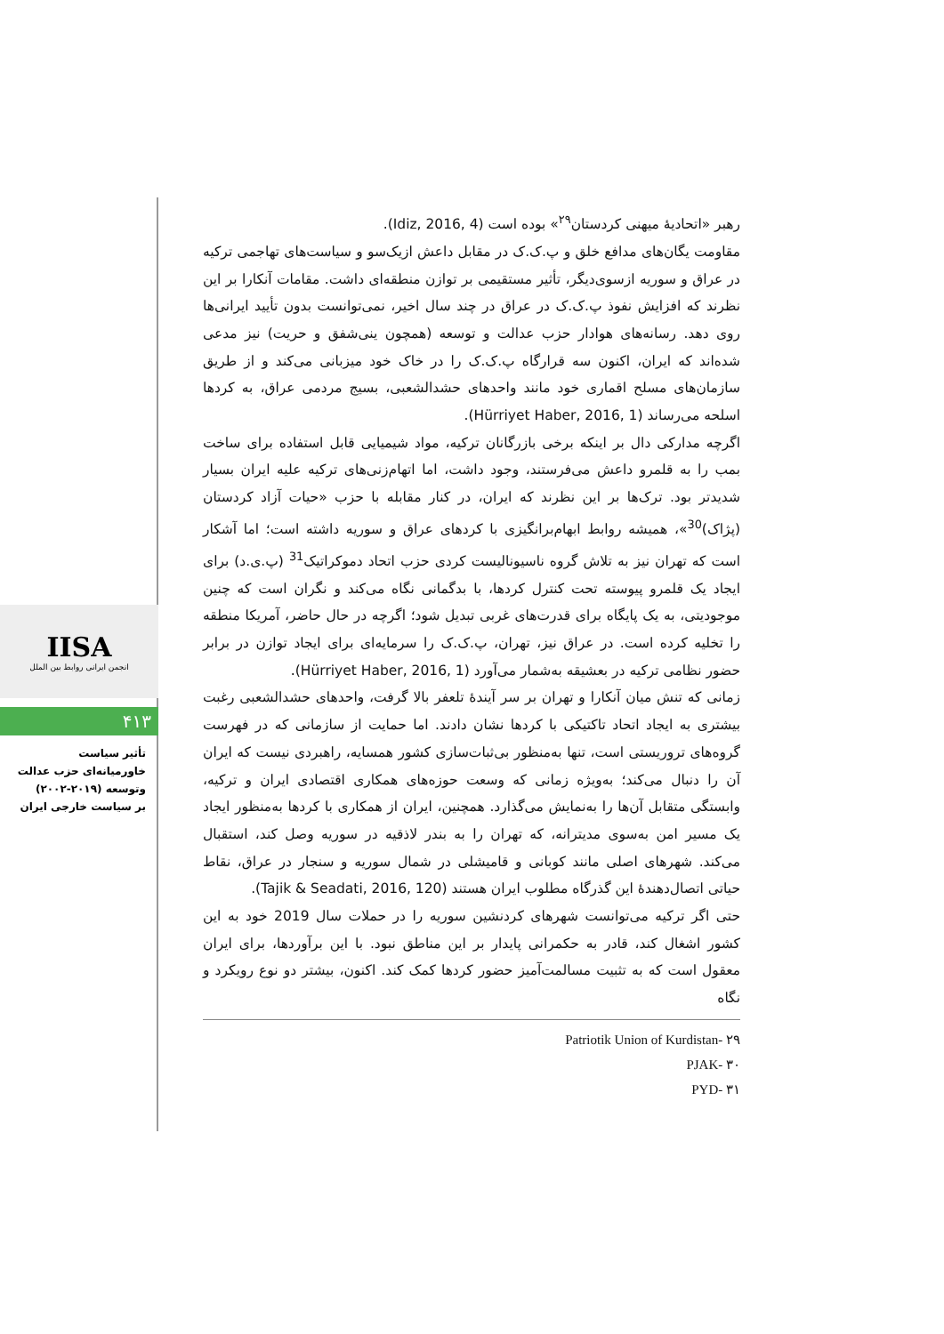IISA
انجمن ایرانی روابط بین الملل
۴۱۳
تأثیر سیاست
خاورمیانه‌ای حزب عدالت
وتوسعه (۲۰۱۹-۲۰۰۲)
بر سیاست خارجی ایران
رهبر «اتحادیهٔ میهنی کردستان<sup>۲۹</sup>» بوده است (Idiz, 2016, 4).
مقاومت یگان‌های مدافع خلق و پ.ک.ک در مقابل داعش ازیک‌سو و سیاست‌های تهاجمی ترکیه در عراق و سوریه ازسوی‌دیگر، تأثیر مستقیمی بر توازن منطقه‌ای داشت. مقامات آنکارا بر این نظرند که افزایش نفوذ پ.ک.ک در عراق در چند سال اخیر، نمی‌توانست بدون تأیید ایرانی‌ها روی دهد. رسانه‌های هوادار حزب عدالت و توسعه (همچون ینی‌شفق و حریت) نیز مدعی شده‌اند که ایران، اکنون سه قرارگاه پ.ک.ک را در خاک خود میزبانی می‌کند و از طریق سازمان‌های مسلح اقماری خود مانند واحدهای حشدالشعبی، بسیج مردمی عراق، به کردها اسلحه می‌رساند (Hürriyet Haber, 2016, 1).
اگرچه مدارکی دال بر اینکه برخی بازرگانان ترکیه، مواد شیمیایی قابل استفاده برای ساخت بمب را به قلمرو داعش می‌فرستند، وجود داشت، اما اتهام‌زنی‌های ترکیه علیه ایران بسیار شدیدتر بود. ترک‌ها بر این نظرند که ایران، در کنار مقابله با حزب «حیات آزاد کردستان (پژاک)<sup>30</sup>»، همیشه روابط ابهام‌برانگیزی با کردهای عراق و سوریه داشته است؛ اما آشکار است که تهران نیز به تلاش گروه ناسیونالیست کردی حزب اتحاد دموکراتیک<sup>31</sup> (پ.ی.د) برای ایجاد یک قلمرو پیوسته تحت کنترل کردها، با بدگمانی نگاه می‌کند و نگران است که چنین موجودیتی، به یک پایگاه برای قدرت‌های غربی تبدیل شود؛ اگرچه در حال حاضر، آمریکا منطقه را تخلیه کرده است. در عراق نیز، تهران، پ.ک.ک را سرمایه‌ای برای ایجاد توازن در برابر حضور نظامی ترکیه در بعشیقه به‌شمار می‌آورد (Hürriyet Haber, 2016, 1).
زمانی که تنش میان آنکارا و تهران بر سر آیندهٔ تلعفر بالا گرفت، واحدهای حشدالشعبی رغبت بیشتری به ایجاد اتحاد تاکتیکی با کردها نشان دادند. اما حمایت از سازمانی که در فهرست گروه‌های تروریستی است، تنها به‌منظور بی‌ثبات‌سازی کشور همسایه، راهبردی نیست که ایران آن را دنبال می‌کند؛ به‌ویژه زمانی که وسعت حوزه‌های همکاری اقتصادی ایران و ترکیه، وابستگی متقابل آن‌ها را به‌نمایش می‌گذارد. همچنین، ایران از همکاری با کردها به‌منظور ایجاد یک مسیر امن به‌سوی مدیترانه، که تهران را به بندر لاذقیه در سوریه وصل کند، استقبال می‌کند. شهرهای اصلی مانند کوبانی و قامیشلی در شمال سوریه و سنجار در عراق، نقاط حیاتی اتصال‌دهندهٔ این گذرگاه مطلوب ایران هستند (Tajik & Seadati, 2016, 120).
حتی اگر ترکیه می‌توانست شهرهای کردنشین سوریه را در حملات سال 2019 خود به این کشور اشغال کند، قادر به حکمرانی پایدار بر این مناطق نبود. با این برآوردها، برای ایران معقول است که به تثبیت مسالمت‌آمیز حضور کردها کمک کند. اکنون، بیشتر دو نوع رویکرد و نگاه
۲۹ -Patriotik Union of Kurdistan
۳۰ -PJAK
۳۱ -PYD